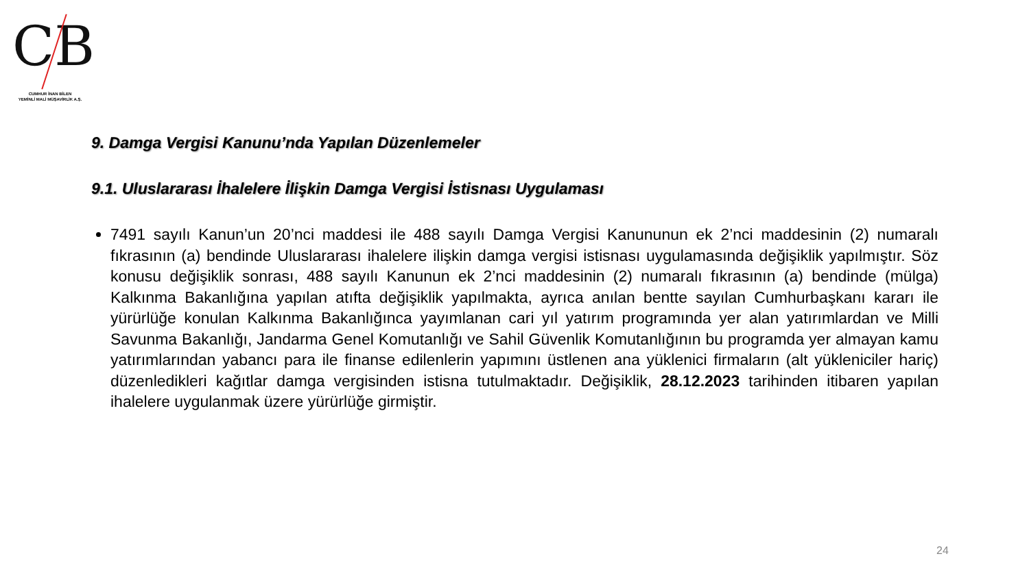CB
CUMHUR İNAN BİLEN
YEMİNLİ MALİ MÜŞAVİRLİK A.Ş.
9. Damga Vergisi Kanunu’nda Yapılan Düzenlemeler
9.1. Uluslararası İhalelere İlişkin Damga Vergisi İstisnası Uygulaması
7491 sayılı Kanun’un 20’nci maddesi ile 488 sayılı Damga Vergisi Kanununun ek 2’nci maddesinin (2) numaralı fıkrasının (a) bendinde Uluslararası ihalelere ilişkin damga vergisi istisnası uygulamasında değişiklik yapılmıştır. Söz konusu değişiklik sonrası, 488 sayılı Kanunun ek 2’nci maddesinin (2) numaralı fıkrasının (a) bendinde (mülga) Kalkınma Bakanlığına yapılan atıfta değişiklik yapılmakta, ayrıca anılan bentte sayılan Cumhurbaşkanı kararı ile yürürlüğe konulan Kalkınma Bakanlığınca yayımlanan cari yıl yatırım programında yer alan yatırımlardan ve Milli Savunma Bakanlığı, Jandarma Genel Komutanlığı ve Sahil Güvenlik Komutanlığının bu programda yer almayan kamu yatırımlarından yabancı para ile finanse edilenlerin yapımını üstlenen ana yüklenici firmaların (alt yükleniciler hariç) düzenledikleri kağıtlar damga vergisinden istisna tutulmaktadır. Değişiklik, 28.12.2023 tarihinden itibaren yapılan ihalelere uygulanmak üzere yürürlüğe girmiştir.
24